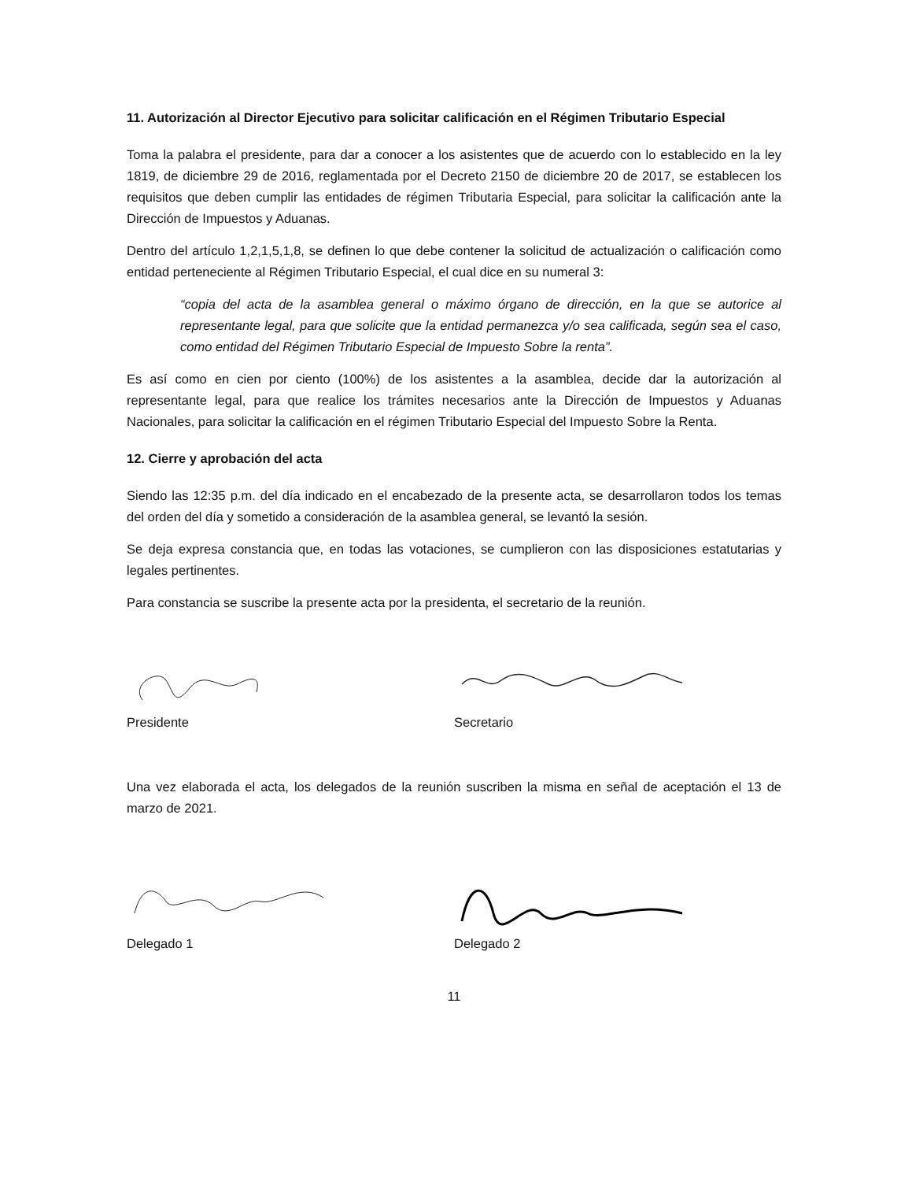11. Autorización al Director Ejecutivo para solicitar calificación en el Régimen Tributario Especial
Toma la palabra el presidente, para dar a conocer a los asistentes que de acuerdo con lo establecido en la ley 1819, de diciembre 29 de 2016, reglamentada por el Decreto 2150 de diciembre 20 de 2017, se establecen los requisitos que deben cumplir las entidades de régimen Tributaria Especial, para solicitar la calificación ante la Dirección de Impuestos y Aduanas.
Dentro del artículo 1,2,1,5,1,8, se definen lo que debe contener la solicitud de actualización o calificación como entidad perteneciente al Régimen Tributario Especial, el cual dice en su numeral 3:
“copia del acta de la asamblea general o máximo órgano de dirección, en la que se autorice al representante legal, para que solicite que la entidad permanezca y/o sea calificada, según sea el caso, como entidad del Régimen Tributario Especial de Impuesto Sobre la renta”.
Es así como en cien por ciento (100%) de los asistentes a la asamblea, decide dar la autorización al representante legal, para que realice los trámites necesarios ante la Dirección de Impuestos y Aduanas Nacionales, para solicitar la calificación en el régimen Tributario Especial del Impuesto Sobre la Renta.
12. Cierre y aprobación del acta
Siendo las 12:35 p.m. del día indicado en el encabezado de la presente acta, se desarrollaron todos los temas del orden del día y sometido a consideración de la asamblea general, se levantó la sesión.
Se deja expresa constancia que, en todas las votaciones, se cumplieron con las disposiciones estatutarias y legales pertinentes.
Para constancia se suscribe la presente acta por la presidenta, el secretario de la reunión.
Presidente Secretario
Una vez elaborada el acta, los delegados de la reunión suscriben la misma en señal de aceptación el 13 de marzo de 2021.
Delegado 1 Delegado 2
11